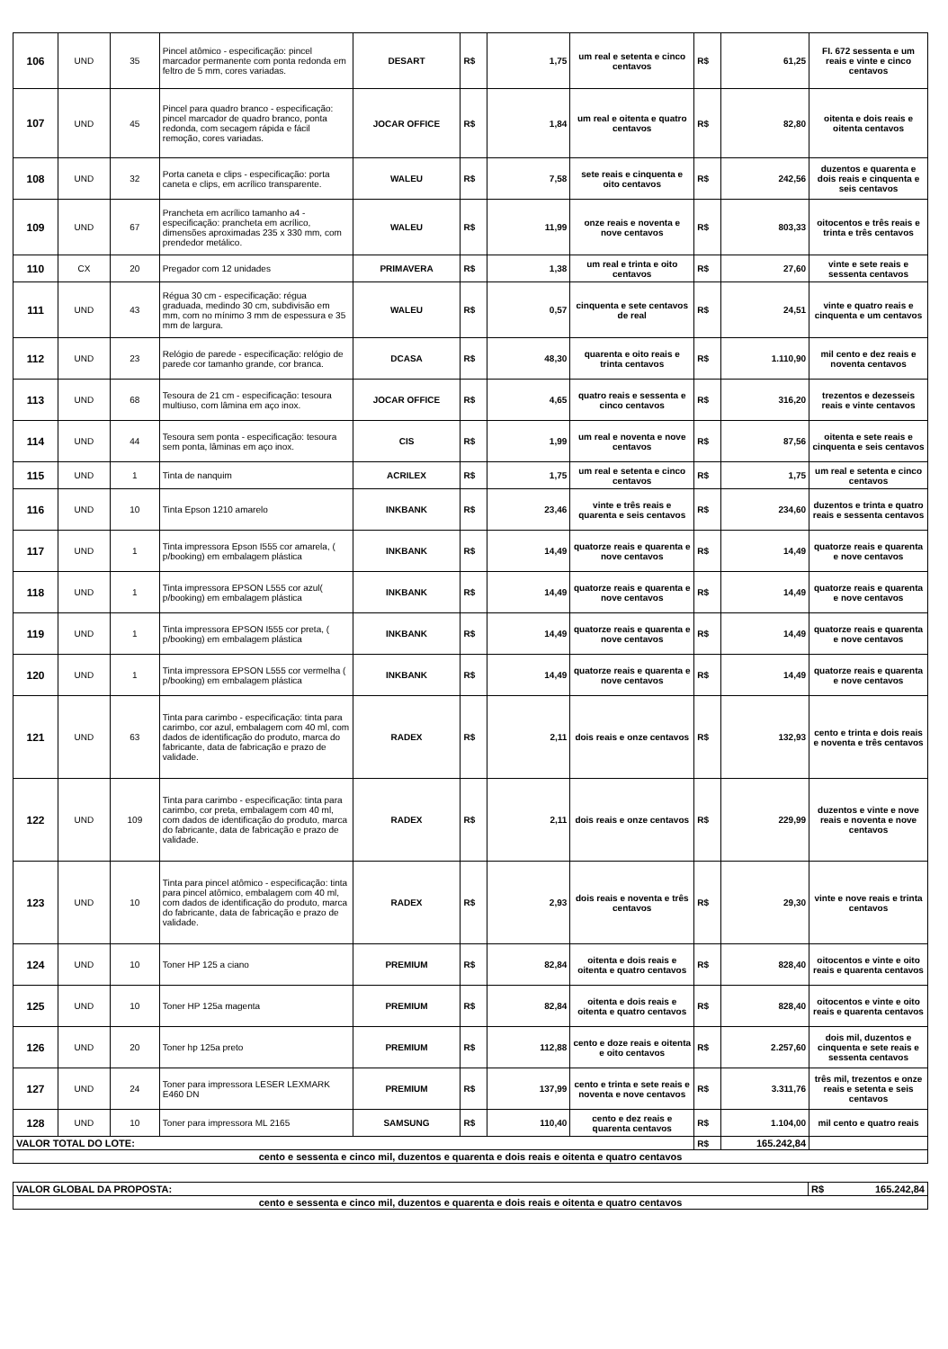| 106 | UND | 35 | Pincel atômico - especificação: pincel marcador permanente com ponta redonda em feltro de 5 mm, cores variadas. | DESART | R$ | 1,75 | um real e setenta e cinco centavos | R$ | 61,25 | FI. 672 sessenta e um reais e vinte e cinco centavos |
| 107 | UND | 45 | Pincel para quadro branco - especificação: pincel marcador de quadro branco, ponta redonda, com secagem rápida e fácil remoção, cores variadas. | JOCAR OFFICE | R$ | 1,84 | um real e oitenta e quatro centavos | R$ | 82,80 | oitenta e dois reais e oitenta centavos |
| 108 | UND | 32 | Porta caneta e clips - especificação: porta caneta e clips, em acrílico transparente. | WALEU | R$ | 7,58 | sete reais e cinquenta e oito centavos | R$ | 242,56 | duzentos e quarenta e dois reais e cinquenta e seis centavos |
| 109 | UND | 67 | Prancheta em acrílico tamanho a4 - especificação: prancheta em acrílico, dimensões aproximadas 235 x 330 mm, com prendedor metálico. | WALEU | R$ | 11,99 | onze reais e noventa e nove centavos | R$ | 803,33 | oitocentos e três reais e trinta e três centavos |
| 110 | CX | 20 | Pregador com 12 unidades | PRIMAVERA | R$ | 1,38 | um real e trinta e oito centavos | R$ | 27,60 | vinte e sete reais e sessenta centavos |
| 111 | UND | 43 | Régua 30 cm - especificação: régua graduada, medindo 30 cm, subdivisão em mm, com no mínimo 3 mm de espessura e 35 mm de largura. | WALEU | R$ | 0,57 | cinquenta e sete centavos de real | R$ | 24,51 | vinte e quatro reais e cinquenta e um centavos |
| 112 | UND | 23 | Relógio de parede - especificação: relógio de parede cor tamanho grande, cor branca. | DCASA | R$ | 48,30 | quarenta e oito reais e trinta centavos | R$ | 1.110,90 | mil cento e dez reais e noventa centavos |
| 113 | UND | 68 | Tesoura de 21 cm - especificação: tesoura multiuso, com lâmina em aço inox. | JOCAR OFFICE | R$ | 4,65 | quatro reais e sessenta e cinco centavos | R$ | 316,20 | trezentos e dezesseis reais e vinte centavos |
| 114 | UND | 44 | Tesoura sem ponta - especificação: tesoura sem ponta, lâminas em aço inox. | CIS | R$ | 1,99 | um real e noventa e nove centavos | R$ | 87,56 | oitenta e sete reais e cinquenta e seis centavos |
| 115 | UND | 1 | Tinta de nanquim | ACRILEX | R$ | 1,75 | um real e setenta e cinco centavos | R$ | 1,75 | um real e setenta e cinco centavos |
| 116 | UND | 10 | Tinta Epson 1210 amarelo | INKBANK | R$ | 23,46 | vinte e três reais e quarenta e seis centavos | R$ | 234,60 | duzentos e trinta e quatro reais e sessenta centavos |
| 117 | UND | 1 | Tinta impressora Epson I555 cor amarela, ( p/booking) em embalagem plástica | INKBANK | R$ | 14,49 | quatorze reais e quarenta e nove centavos | R$ | 14,49 | quatorze reais e quarenta e nove centavos |
| 118 | UND | 1 | Tinta impressora EPSON L555 cor azul( p/booking) em embalagem plástica | INKBANK | R$ | 14,49 | quatorze reais e quarenta e nove centavos | R$ | 14,49 | quatorze reais e quarenta e nove centavos |
| 119 | UND | 1 | Tinta impressora EPSON I555 cor preta, ( p/booking) em embalagem plástica | INKBANK | R$ | 14,49 | quatorze reais e quarenta e nove centavos | R$ | 14,49 | quatorze reais e quarenta e nove centavos |
| 120 | UND | 1 | Tinta impressora EPSON L555 cor vermelha ( p/booking) em embalagem plástica | INKBANK | R$ | 14,49 | quatorze reais e quarenta e nove centavos | R$ | 14,49 | quatorze reais e quarenta e nove centavos |
| 121 | UND | 63 | Tinta para carimbo - especificação: tinta para carimbo, cor azul, embalagem com 40 ml, com dados de identificação do produto, marca do fabricante, data de fabricação e prazo de validade. | RADEX | R$ | 2,11 | dois reais e onze centavos | R$ | 132,93 | cento e trinta e dois reais e noventa e três centavos |
| 122 | UND | 109 | Tinta para carimbo - especificação: tinta para carimbo, cor preta, embalagem com 40 ml, com dados de identificação do produto, marca do fabricante, data de fabricação e prazo de validade. | RADEX | R$ | 2,11 | dois reais e onze centavos | R$ | 229,99 | duzentos e vinte e nove reais e noventa e nove centavos |
| 123 | UND | 10 | Tinta para pincel atômico - especificação: tinta para pincel atômico, embalagem com 40 ml, com dados de identificação do produto, marca do fabricante, data de fabricação e prazo de validade. | RADEX | R$ | 2,93 | dois reais e noventa e três centavos | R$ | 29,30 | vinte e nove reais e trinta centavos |
| 124 | UND | 10 | Toner HP 125 a ciano | PREMIUM | R$ | 82,84 | oitenta e dois reais e oitenta e quatro centavos | R$ | 828,40 | oitocentos e vinte e oito reais e quarenta centavos |
| 125 | UND | 10 | Toner HP 125a magenta | PREMIUM | R$ | 82,84 | oitenta e dois reais e oitenta e quatro centavos | R$ | 828,40 | oitocentos e vinte e oito reais e quarenta centavos |
| 126 | UND | 20 | Toner hp 125a preto | PREMIUM | R$ | 112,88 | cento e doze reais e oitenta e oito centavos | R$ | 2.257,60 | dois mil, duzentos e cinquenta e sete reais e sessenta centavos |
| 127 | UND | 24 | Toner para impressora LESER LEXMARK E460 DN | PREMIUM | R$ | 137,99 | cento e trinta e sete reais e noventa e nove centavos | R$ | 3.311,76 | três mil, trezentos e onze reais e setenta e seis centavos |
| 128 | UND | 10 | Toner para impressora ML 2165 | SAMSUNG | R$ | 110,40 | cento e dez reais e quarenta centavos | R$ | 1.104,00 | mil cento e quatro reais |
| VALOR TOTAL DO LOTE: | | | | | | | | R$ | 165.242,84 | |
| cento e sessenta e cinco mil, duzentos e quarenta e dois reais e oitenta e quatro centavos | | | | | | | | | | |
| VALOR GLOBAL DA PROPOSTA: | R$ 165.242,84 |
| cento e sessenta e cinco mil, duzentos e quarenta e dois reais e oitenta e quatro centavos | |